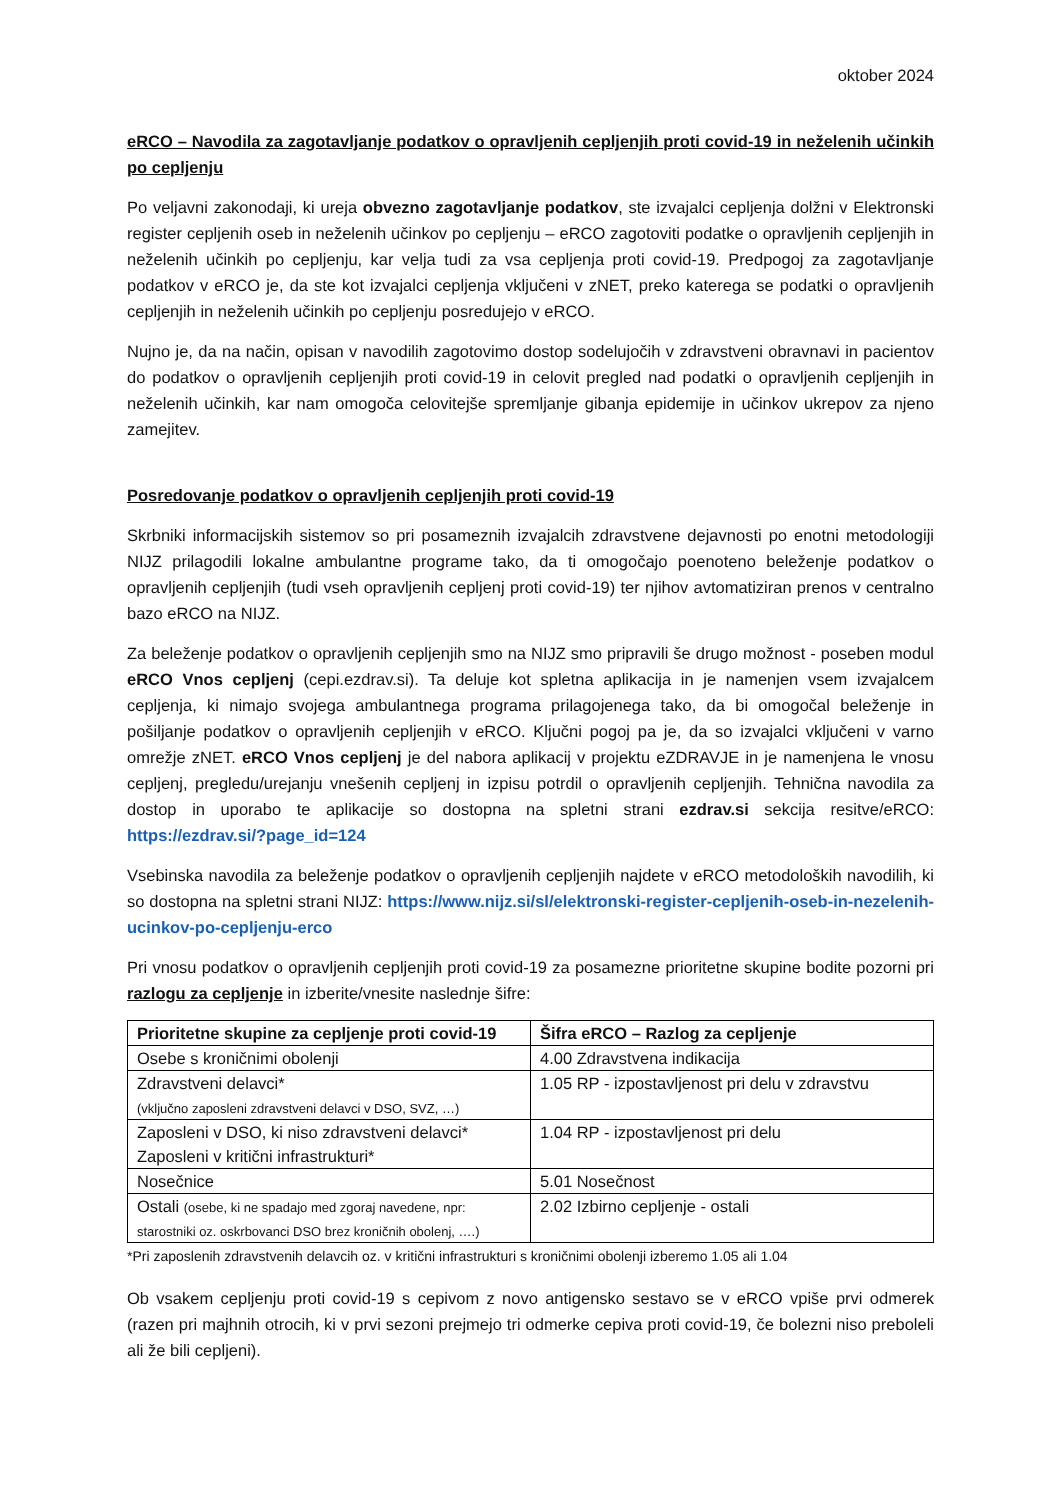oktober 2024
eRCO – Navodila za zagotavljanje podatkov o opravljenih cepljenjih proti covid-19 in neželenih učinkih po cepljenju
Po veljavni zakonodaji, ki ureja obvezno zagotavljanje podatkov, ste izvajalci cepljenja dolžni v Elektronski register cepljenih oseb in neželenih učinkov po cepljenju – eRCO zagotoviti podatke o opravljenih cepljenjih in neželenih učinkih po cepljenju, kar velja tudi za vsa cepljenja proti covid-19. Predpogoj za zagotavljanje podatkov v eRCO je, da ste kot izvajalci cepljenja vključeni v zNET, preko katerega se podatki o opravljenih cepljenjih in neželenih učinkih po cepljenju posredujejo v eRCO.
Nujno je, da na način, opisan v navodilih zagotovimo dostop sodelujočih v zdravstveni obravnavi in pacientov do podatkov o opravljenih cepljenjih proti covid-19 in celovit pregled nad podatki o opravljenih cepljenjih in neželenih učinkih, kar nam omogoča celovitejše spremljanje gibanja epidemije in učinkov ukrepov za njeno zamejitev.
Posredovanje podatkov o opravljenih cepljenjih proti covid-19
Skrbniki informacijskih sistemov so pri posameznih izvajalcih zdravstvene dejavnosti po enotni metodologiji NIJZ prilagodili lokalne ambulantne programe tako, da ti omogočajo poenoteno beleženje podatkov o opravljenih cepljenjih (tudi vseh opravljenih cepljenj proti covid-19) ter njihov avtomatiziran prenos v centralno bazo eRCO na NIJZ.
Za beleženje podatkov o opravljenih cepljenjih smo na NIJZ smo pripravili še drugo možnost - poseben modul eRCO Vnos cepljenj (cepi.ezdrav.si). Ta deluje kot spletna aplikacija in je namenjen vsem izvajalcem cepljenja, ki nimajo svojega ambulantnega programa prilagojenega tako, da bi omogočal beleženje in pošiljanje podatkov o opravljenih cepljenjih v eRCO. Ključni pogoj pa je, da so izvajalci vključeni v varno omrežje zNET. eRCO Vnos cepljenj je del nabora aplikacij v projektu eZDRAVJE in je namenjena le vnosu cepljenj, pregledu/urejanju vnešenih cepljenj in izpisu potrdil o opravljenih cepljenjih. Tehnična navodila za dostop in uporabo te aplikacije so dostopna na spletni strani ezdrav.si sekcija resitve/eRCO: https://ezdrav.si/?page_id=124
Vsebinska navodila za beleženje podatkov o opravljenih cepljenjih najdete v eRCO metodoloških navodilih, ki so dostopna na spletni strani NIJZ: https://www.nijz.si/sl/elektronski-register-cepljenih-oseb-in-nezelenih-ucinkov-po-cepljenju-erco
Pri vnosu podatkov o opravljenih cepljenjih proti covid-19 za posamezne prioritetne skupine bodite pozorni pri razlogu za cepljenje in izberite/vnesite naslednje šifre:
| Prioritetne skupine za cepljenje proti covid-19 | Šifra eRCO – Razlog za cepljenje |
| --- | --- |
| Osebe s kroničnimi obolenji | 4.00 Zdravstvena indikacija |
| Zdravstveni delavci* (vključno zaposleni zdravstveni delavci v DSO, SVZ, …) | 1.05 RP - izpostavljenost pri delu v zdravstvu |
| Zaposleni v DSO, ki niso zdravstveni delavci* Zaposleni v kritični infrastrukturi* | 1.04 RP - izpostavljenost pri delu |
| Nosečnice | 5.01 Nosečnost |
| Ostali (osebe, ki ne spadajo med zgoraj navedene, npr: starostniki oz. oskrbovanci DSO brez kroničnih obolenj, ….) | 2.02 Izbirno cepljenje - ostali |
*Pri zaposlenih zdravstvenih delavcih oz. v kritični infrastrukturi s kroničnimi obolenji izberemo 1.05 ali 1.04
Ob vsakem cepljenju proti covid-19 s cepivom z novo antigensko sestavo se v eRCO vpiše prvi odmerek (razen pri majhnih otrocih, ki v prvi sezoni prejmejo tri odmerke cepiva proti covid-19, če bolezni niso preboleli ali že bili cepljeni).